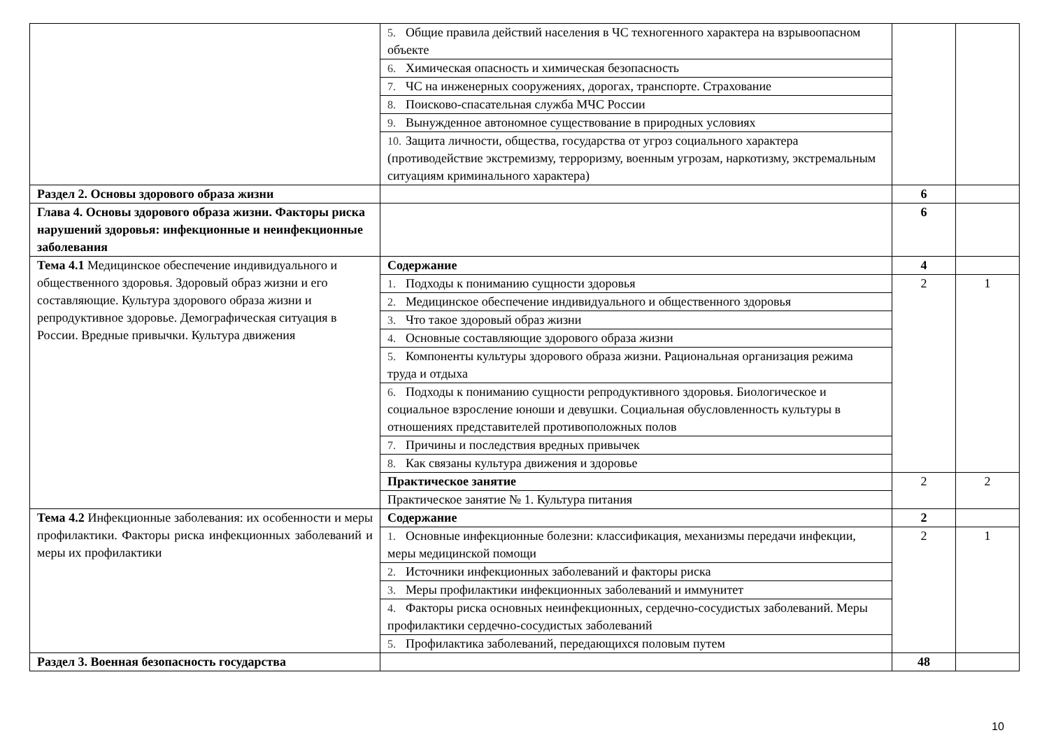| | 5. Общие правила действий населения в ЧС техногенного характера на взрывоопасном объекте | | |
| | 6. Химическая опасность и химическая безопасность | | |
| | 7. ЧС на инженерных сооружениях, дорогах, транспорте. Страхование | | |
| | 8. Поисково-спасательная служба МЧС России | | |
| | 9. Вынужденное автономное существование в природных условиях | | |
| | 10. Защита личности, общества, государства от угроз социального характера (противодействие экстремизму, терроризму, военным угрозам, наркотизму, экстремальным ситуациям криминального характера) | | |
| Раздел 2. Основы здорового образа жизни | | 6 | |
| Глава 4. Основы здорового образа жизни. Факторы риска нарушений здоровья: инфекционные и неинфекционные заболевания | | 6 | |
| Тема 4.1 Медицинское обеспечение индивидуального и общественного здоровья. Здоровый образ жизни и его составляющие. Культура здорового образа жизни и репродуктивное здоровье. Демографическая ситуация в России. Вредные привычки. Культура движения | Содержание | 4 | |
| | 1. Подходы к пониманию сущности здоровья | 2 | 1 |
| | 2. Медицинское обеспечение индивидуального и общественного здоровья | | |
| | 3. Что такое здоровый образ жизни | | |
| | 4. Основные составляющие здорового образа жизни | | |
| | 5. Компоненты культуры здорового образа жизни. Рациональная организация режима труда и отдыха | | |
| | 6. Подходы к пониманию сущности репродуктивного здоровья. Биологическое и социальное взросление юноши и девушки. Социальная обусловленность культуры в отношениях представителей противоположных полов | | |
| | 7. Причины и последствия вредных привычек | | |
| | 8. Как связаны культура движения и здоровье | | |
| | Практическое занятие | 2 | 2 |
| | Практическое занятие № 1. Культура питания | | |
| Тема 4.2 Инфекционные заболевания: их особенности и меры профилактики. Факторы риска инфекционных заболеваний и меры их профилактики | Содержание | 2 | |
| | 1. Основные инфекционные болезни: классификация, механизмы передачи инфекции, меры медицинской помощи | 2 | 1 |
| | 2. Источники инфекционных заболеваний и факторы риска | | |
| | 3. Меры профилактики инфекционных заболеваний и иммунитет | | |
| | 4. Факторы риска основных неинфекционных, сердечно-сосудистых заболеваний. Меры профилактики сердечно-сосудистых заболеваний | | |
| | 5. Профилактика заболеваний, передающихся половым путем | | |
| Раздел 3. Военная безопасность государства | | 48 | |
10